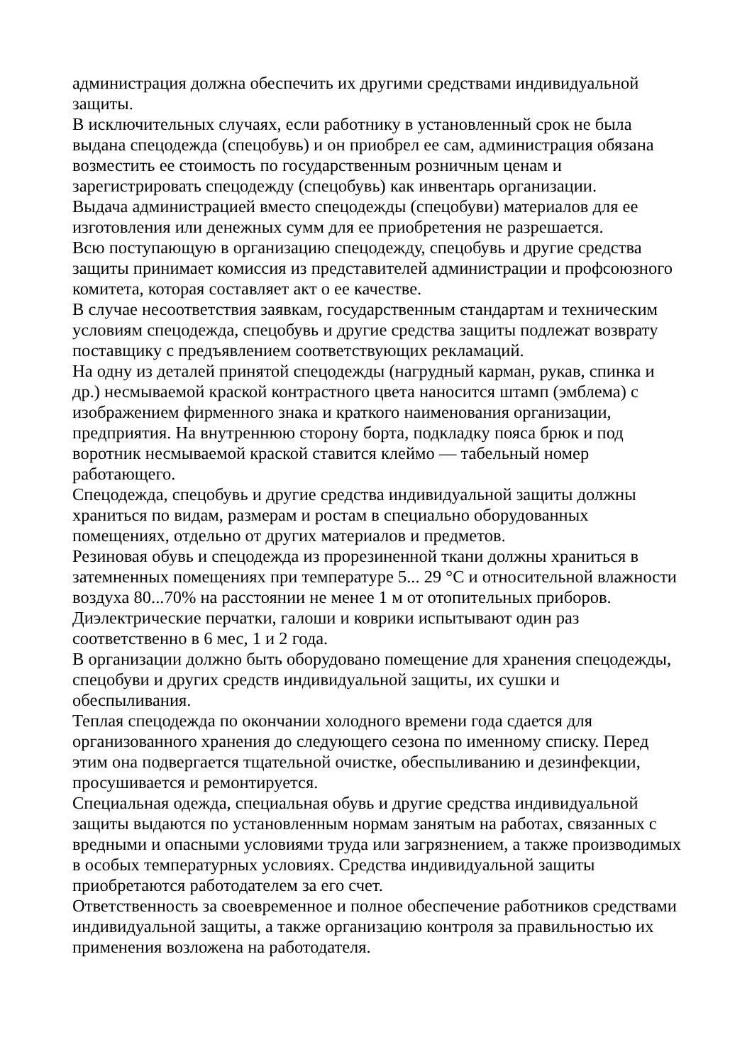администрация должна обеспечить их другими средствами индивидуальной защиты.
В исключительных случаях, если работнику в установленный срок не была выдана спецодежда (спецобувь) и он приобрел ее сам, администрация обязана возместить ее стоимость по государственным розничным ценам и зарегистрировать спецодежду (спецобувь) как инвентарь организации.
Выдача администрацией вместо спецодежды (спецобуви) материалов для ее изготовления или денежных сумм для ее приобретения не разрешается.
Всю поступающую в организацию спецодежду, спецобувь и другие средства защиты принимает комиссия из представителей администрации и профсоюзного комитета, которая составляет акт о ее качестве.
В случае несоответствия заявкам, государственным стандартам и техническим условиям спецодежда, спецобувь и другие средства защиты подлежат возврату поставщику с предъявлением соответствующих рекламаций.
На одну из деталей принятой спецодежды (нагрудный карман, рукав, спинка и др.) несмываемой краской контрастного цвета наносится штамп (эмблема) с изображением фирменного знака и краткого наименования организации, предприятия. На внутреннюю сторону борта, подкладку пояса брюк и под воротник несмываемой краской ставится клеймо — табельный номер работающего.
Спецодежда, спецобувь и другие средства индивидуальной защиты должны храниться по видам, размерам и ростам в специально оборудованных помещениях, отдельно от других материалов и предметов.
Резиновая обувь и спецодежда из прорезиненной ткани должны храниться в затемненных помещениях при температуре 5... 29 °С и относительной влажности воздуха 80...70% на расстоянии не менее 1 м от отопительных приборов.
Диэлектрические перчатки, галоши и коврики испытывают один раз соответственно в 6 мес, 1 и 2 года.
В организации должно быть оборудовано помещение для хранения спецодежды, спецобуви и других средств индивидуальной защиты, их сушки и обеспыливания.
Теплая спецодежда по окончании холодного времени года сдается для организованного хранения до следующего сезона по именному списку. Перед этим она подвергается тщательной очистке, обеспыливанию и дезинфекции, просушивается и ремонтируется.
Специальная одежда, специальная обувь и другие средства индивидуальной защиты выдаются по установленным нормам занятым на работах, связанных с вредными и опасными условиями труда или загрязнением, а также производимых в особых температурных условиях. Средства индивидуальной защиты приобретаются работодателем за его счет.
Ответственность за своевременное и полное обеспечение работников средствами индивидуальной защиты, а также организацию контроля за правильностью их применения возложена на работодателя.